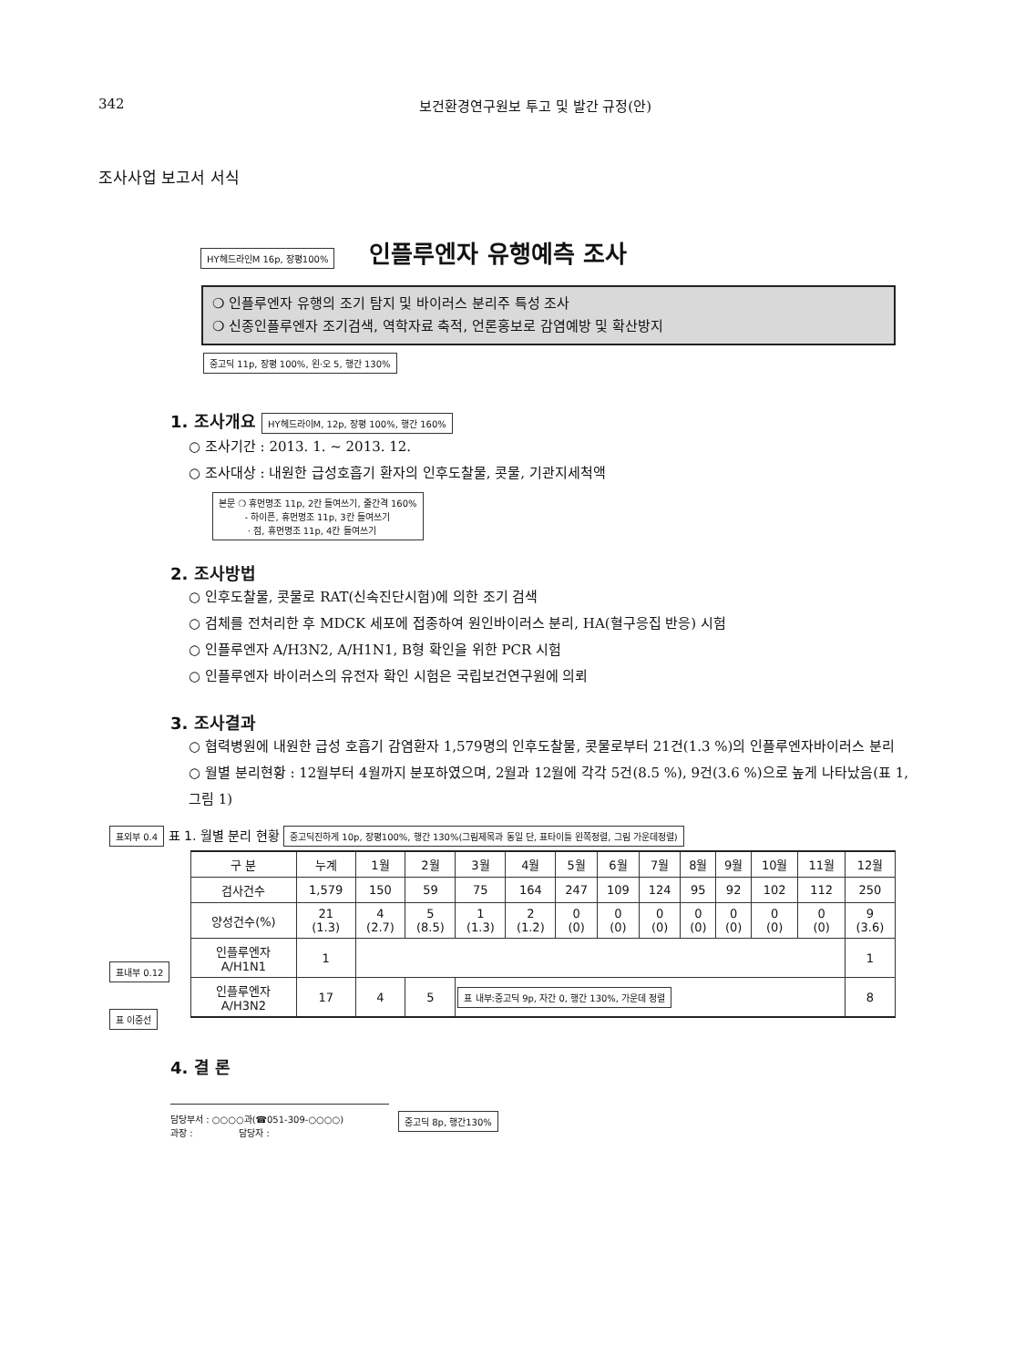342 보건환경연구원보 투고 및 발간 규정(안)
조사사업 보고서 서식
HY헤드라인M 16p, 장평100% 인플루엔자 유행예측 조사
❍ 인플루엔자 유행의 조기 탐지 및 바이러스 분리주 특성 조사
❍ 신종인플루엔자 조기검색, 역학자료 축적, 언론홍보로 감염예방 및 확산방지
중고딕 11p, 장평 100%, 왼·오 5, 행간 130%
1. 조사개요 HY헤드라이M, 12p, 장평 100%, 행간 160%
○ 조사기간 : 2013. 1. ~ 2013. 12.
○ 조사대상 : 내원한 급성호흡기 환자의 인후도찰물, 콧물, 기관지세척액
본문 ❍ 휴먼명조 11p, 2칸 들여쓰기, 줄간격 160%
- 하이픈, 휴먼명조 11p, 3칸 들여쓰기
· 점, 휴먼명조 11p, 4칸 들여쓰기
2. 조사방법
○ 인후도찰물, 콧물로 RAT(신속진단시험)에 의한 조기 검색
○ 검체를 전처리한 후 MDCK 세포에 접종하여 원인바이러스 분리, HA(혈구응집 반응) 시험
○ 인플루엔자 A/H3N2, A/H1N1, B형 확인을 위한 PCR 시험
○ 인플루엔자 바이러스의 유전자 확인 시험은 국립보건연구원에 의뢰
3. 조사결과
○ 협력병원에 내원한 급성 호흡기 감염환자 1,579명의 인후도찰물, 콧물로부터 21건(1.3 %)의 인플루엔자바이러스 분리
○ 월별 분리현황 : 12월부터 4월까지 분포하였으며, 2월과 12월에 각각 5건(8.5 %), 9건(3.6 %)으로 높게 나타났음(표 1, 그림 1)
표외부 0.4 표 1. 월별 분리 현황 중고딕진하게 10p, 장평100%, 행간 130%(그림제목과 동일 단, 표타이틀 왼쪽정렬, 그림 가운데정렬)
표내부 0.12
표 이중선
| 구 분 | 누계 | 1월 | 2월 | 3월 | 4월 | 5월 | 6월 | 7월 | 8월 | 9월 | 10월 | 11월 | 12월 |
| --- | --- | --- | --- | --- | --- | --- | --- | --- | --- | --- | --- | --- | --- |
| 검사건수 | 1,579 | 150 | 59 | 75 | 164 | 247 | 109 | 124 | 95 | 92 | 102 | 112 | 250 |
| 양성건수(%) | 21 (1.3) | 4 (2.7) | 5 (8.5) | 1 (1.3) | 2 (1.2) | 0 (0) | 0 (0) | 0 (0) | 0 (0) | 0 (0) | 0 (0) | 0 (0) | 9 (3.6) |
| 인플루엔자 A/H1N1 | 1 | | | | | | | | | | | | 1 |
| 인플루엔자 A/H3N2 | 17 | 4 | 5 | 표 내부:중고딕 9p, 자간 0, 행간 130%, 가운데 정렬 | | | | | | | | | 8 |
4. 결 론
담당부서 : ○○○○과(☎051-309-○○○○)
과장 : 담당자 :
중고딕 8p, 행간130%